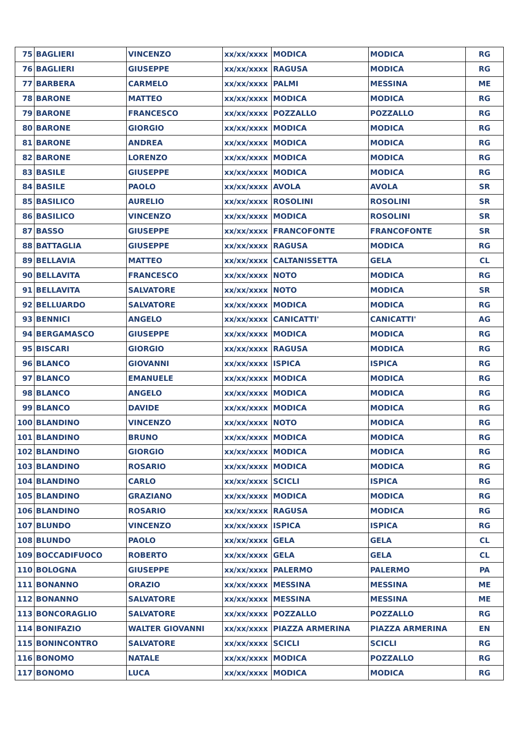| 75 | BAGLIERI | VINCENZO | xx/xx/xxxx | MODICA | MODICA | RG |
| 76 | BAGLIERI | GIUSEPPE | xx/xx/xxxx | RAGUSA | MODICA | RG |
| 77 | BARBERA | CARMELO | xx/xx/xxxx | PALMI | MESSINA | ME |
| 78 | BARONE | MATTEO | xx/xx/xxxx | MODICA | MODICA | RG |
| 79 | BARONE | FRANCESCO | xx/xx/xxxx | POZZALLO | POZZALLO | RG |
| 80 | BARONE | GIORGIO | xx/xx/xxxx | MODICA | MODICA | RG |
| 81 | BARONE | ANDREA | xx/xx/xxxx | MODICA | MODICA | RG |
| 82 | BARONE | LORENZO | xx/xx/xxxx | MODICA | MODICA | RG |
| 83 | BASILE | GIUSEPPE | xx/xx/xxxx | MODICA | MODICA | RG |
| 84 | BASILE | PAOLO | xx/xx/xxxx | AVOLA | AVOLA | SR |
| 85 | BASILICO | AURELIO | xx/xx/xxxx | ROSOLINI | ROSOLINI | SR |
| 86 | BASILICO | VINCENZO | xx/xx/xxxx | MODICA | ROSOLINI | SR |
| 87 | BASSO | GIUSEPPE | xx/xx/xxxx | FRANCOFONTE | FRANCOFONTE | SR |
| 88 | BATTAGLIA | GIUSEPPE | xx/xx/xxxx | RAGUSA | MODICA | RG |
| 89 | BELLAVIA | MATTEO | xx/xx/xxxx | CALTANISSETTA | GELA | CL |
| 90 | BELLAVITA | FRANCESCO | xx/xx/xxxx | NOTO | MODICA | RG |
| 91 | BELLAVITA | SALVATORE | xx/xx/xxxx | NOTO | MODICA | SR |
| 92 | BELLUARDO | SALVATORE | xx/xx/xxxx | MODICA | MODICA | RG |
| 93 | BENNICI | ANGELO | xx/xx/xxxx | CANICATTI' | CANICATTI' | AG |
| 94 | BERGAMASCO | GIUSEPPE | xx/xx/xxxx | MODICA | MODICA | RG |
| 95 | BISCARI | GIORGIO | xx/xx/xxxx | RAGUSA | MODICA | RG |
| 96 | BLANCO | GIOVANNI | xx/xx/xxxx | ISPICA | ISPICA | RG |
| 97 | BLANCO | EMANUELE | xx/xx/xxxx | MODICA | MODICA | RG |
| 98 | BLANCO | ANGELO | xx/xx/xxxx | MODICA | MODICA | RG |
| 99 | BLANCO | DAVIDE | xx/xx/xxxx | MODICA | MODICA | RG |
| 100 | BLANDINO | VINCENZO | xx/xx/xxxx | NOTO | MODICA | RG |
| 101 | BLANDINO | BRUNO | xx/xx/xxxx | MODICA | MODICA | RG |
| 102 | BLANDINO | GIORGIO | xx/xx/xxxx | MODICA | MODICA | RG |
| 103 | BLANDINO | ROSARIO | xx/xx/xxxx | MODICA | MODICA | RG |
| 104 | BLANDINO | CARLO | xx/xx/xxxx | SCICLI | ISPICA | RG |
| 105 | BLANDINO | GRAZIANO | xx/xx/xxxx | MODICA | MODICA | RG |
| 106 | BLANDINO | ROSARIO | xx/xx/xxxx | RAGUSA | MODICA | RG |
| 107 | BLUNDO | VINCENZO | xx/xx/xxxx | ISPICA | ISPICA | RG |
| 108 | BLUNDO | PAOLO | xx/xx/xxxx | GELA | GELA | CL |
| 109 | BOCCADIFUOCO | ROBERTO | xx/xx/xxxx | GELA | GELA | CL |
| 110 | BOLOGNA | GIUSEPPE | xx/xx/xxxx | PALERMO | PALERMO | PA |
| 111 | BONANNO | ORAZIO | xx/xx/xxxx | MESSINA | MESSINA | ME |
| 112 | BONANNO | SALVATORE | xx/xx/xxxx | MESSINA | MESSINA | ME |
| 113 | BONCORAGLIO | SALVATORE | xx/xx/xxxx | POZZALLO | POZZALLO | RG |
| 114 | BONIFAZIO | WALTER GIOVANNI | xx/xx/xxxx | PIAZZA ARMERINA | PIAZZA ARMERINA | EN |
| 115 | BONINCONTRO | SALVATORE | xx/xx/xxxx | SCICLI | SCICLI | RG |
| 116 | BONOMO | NATALE | xx/xx/xxxx | MODICA | POZZALLO | RG |
| 117 | BONOMO | LUCA | xx/xx/xxxx | MODICA | MODICA | RG |